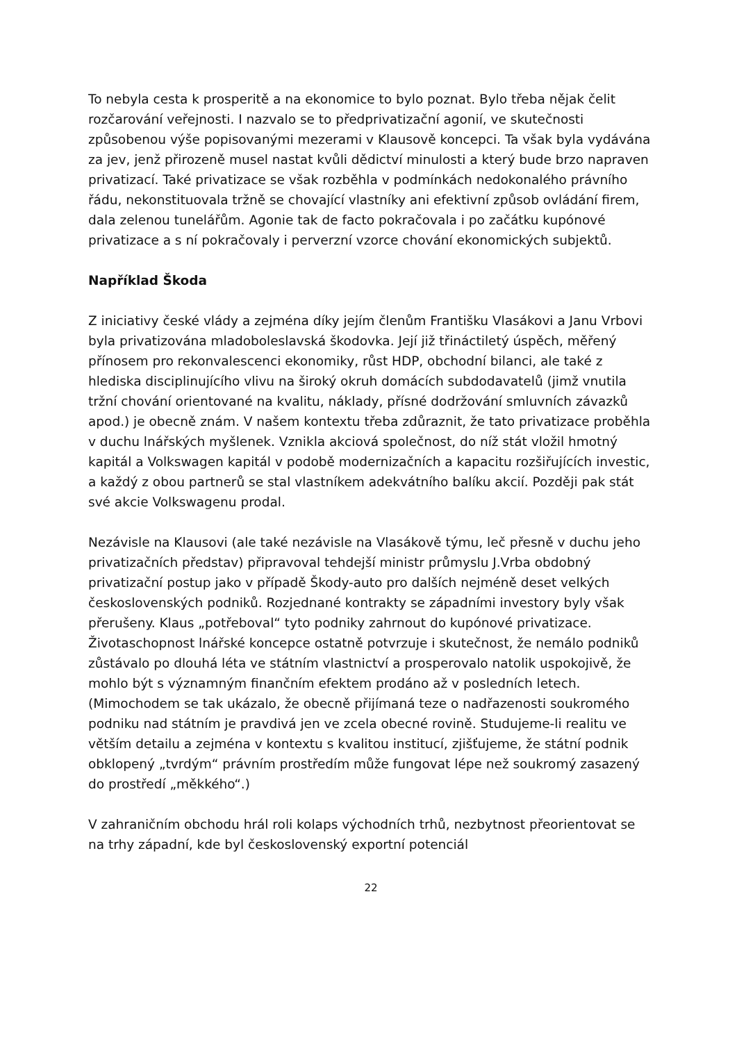To nebyla cesta k prosperitě a na ekonomice to bylo poznat. Bylo třeba nějak čelit rozčarování veřejnosti. I nazvalo se to předprivatizační agonií, ve skutečnosti způsobenou výše popisovanými mezerami v Klausově koncepci. Ta však byla vydávána za jev, jenž přirozeně musel nastat kvůli dědictví minulosti a který bude brzo napraven privatizací. Také privatizace se však rozběhla v podmínkách nedokonalého právního řádu, nekonstituovala tržně se chovající vlastníky ani efektivní způsob ovládání firem, dala zelenou tunelářům. Agonie tak de facto pokračovala i po začátku kupónové privatizace a s ní pokračovaly i perverzní vzorce chování ekonomických subjektů.
Například Škoda
Z iniciativy české vlády a zejména díky jejím členům Františku Vlasákovi a Janu Vrbovi byla privatizována mladoboleslavská škodovka. Její již třináctiletý úspěch, měřený přínosem pro rekonvalescenci ekonomiky, růst HDP, obchodní bilanci, ale také z hlediska disciplinujícího vlivu na široký okruh domácích subdodavatelů (jimž vnutila tržní chování orientované na kvalitu, náklady, přísné dodržování smluvních závazků apod.) je obecně znám. V našem kontextu třeba zdůraznit, že tato privatizace proběhla v duchu lnářských myšlenek. Vznikla akciová společnost, do níž stát vložil hmotný kapitál a Volkswagen kapitál v podobě modernizačních a kapacitu rozšiřujících investic, a každý z obou partnerů se stal vlastníkem adekvátního balíku akcií. Později pak stát své akcie Volkswagenu prodal.
Nezávisle na Klausovi (ale také nezávisle na Vlasákově týmu, leč přesně v duchu jeho privatizačních představ) připravoval tehdejší ministr průmyslu J.Vrba obdobný privatizační postup jako v případě Škody-auto pro dalších nejméně deset velkých československých podniků. Rozjednané kontrakty se západními investory byly však přerušeny. Klaus „potřeboval“ tyto podniky zahrnout do kupónové privatizace. Životaschopnost lnářské koncepce ostatně potvrzuje i skutečnost, že nemálo podniků zůstávalo po dlouhá léta ve státním vlastnictví a prosperovalo natolik uspokojivě, že mohlo být s významným finančním efektem prodáno až v posledních letech. (Mimochodem se tak ukázalo, že obecně přijímaná teze o nadřazenosti soukromého podniku nad státním je pravdivá jen ve zcela obecné rovině. Studujeme-li realitu ve větším detailu a zejména v kontextu s kvalitou institucí, zjišťujeme, že státní podnik obklopený „tvrdým“ právním prostředím může fungovat lépe než soukromý zasazený do prostředí „měkkého“.)
V zahraničním obchodu hrál roli kolaps východních trhů, nezbytnost přeorientovat se na trhy západní, kde byl československý exportní potenciál
22